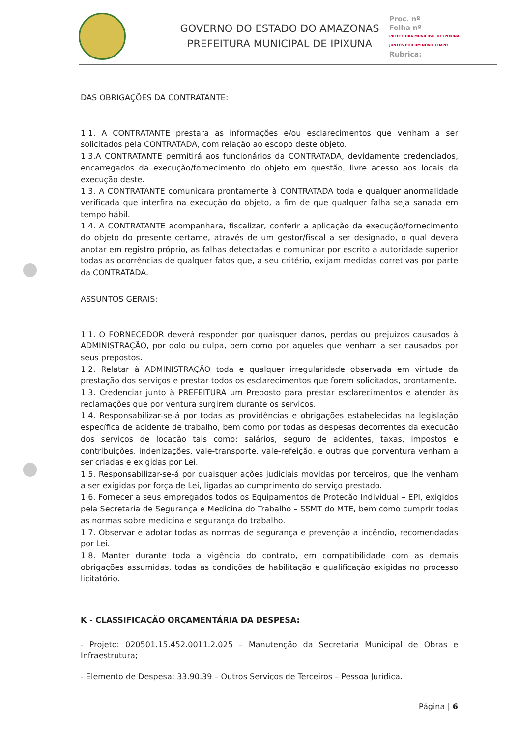GOVERNO DO ESTADO DO AMAZONAS
PREFEITURA MUNICIPAL DE IPIXUNA
Proc. nº
Folha nº
PREFEITURA MUNICIPAL DE IPIXUNA
JUNTOS POR UM NOVO TEMPO
Rubrica:
DAS OBRIGAÇÕES DA CONTRATANTE:
1.1. A CONTRATANTE prestara as informações e/ou esclarecimentos que venham a ser solicitados pela CONTRATADA, com relação ao escopo deste objeto.
1.3.A CONTRATANTE permitirá aos funcionários da CONTRATADA, devidamente credenciados, encarregados da execução/fornecimento do objeto em questão, livre acesso aos locais da execução deste.
1.3. A CONTRATANTE comunicara prontamente à CONTRATADA toda e qualquer anormalidade verificada que interfira na execução do objeto, a fim de que qualquer falha seja sanada em tempo hábil.
1.4. A CONTRATANTE acompanhara, fiscalizar, conferir a aplicação da execução/fornecimento do objeto do presente certame, através de um gestor/fiscal a ser designado, o qual devera anotar em registro próprio, as falhas detectadas e comunicar por escrito a autoridade superior todas as ocorrências de qualquer fatos que, a seu critério, exijam medidas corretivas por parte da CONTRATADA.
ASSUNTOS GERAIS:
1.1. O FORNECEDOR deverá responder por quaisquer danos, perdas ou prejuízos causados à ADMINISTRAÇÃO, por dolo ou culpa, bem como por aqueles que venham a ser causados por seus prepostos.
1.2. Relatar à ADMINISTRAÇÃO toda e qualquer irregularidade observada em virtude da prestação dos serviços e prestar todos os esclarecimentos que forem solicitados, prontamente.
1.3. Credenciar junto à PREFEITURA um Preposto para prestar esclarecimentos e atender às reclamações que por ventura surgirem durante os serviços.
1.4. Responsabilizar-se-á por todas as providências e obrigações estabelecidas na legislação específica de acidente de trabalho, bem como por todas as despesas decorrentes da execução dos serviços de locação tais como: salários, seguro de acidentes, taxas, impostos e contribuições, indenizações, vale-transporte, vale-refeição, e outras que porventura venham a ser criadas e exigidas por Lei.
1.5. Responsabilizar-se-á por quaisquer ações judiciais movidas por terceiros, que lhe venham a ser exigidas por força de Lei, ligadas ao cumprimento do serviço prestado.
1.6. Fornecer a seus empregados todos os Equipamentos de Proteção Individual – EPI, exigidos pela Secretaria de Segurança e Medicina do Trabalho – SSMT do MTE, bem como cumprir todas as normas sobre medicina e segurança do trabalho.
1.7. Observar e adotar todas as normas de segurança e prevenção a incêndio, recomendadas por Lei.
1.8. Manter durante toda a vigência do contrato, em compatibilidade com as demais obrigações assumidas, todas as condições de habilitação e qualificação exigidas no processo licitatório.
K - CLASSIFICAÇÃO ORÇAMENTÁRIA DA DESPESA:
- Projeto: 020501.15.452.0011.2.025 – Manutenção da Secretaria Municipal de Obras e Infraestrutura;
- Elemento de Despesa: 33.90.39 – Outros Serviços de Terceiros – Pessoa Jurídica.
Página | 6